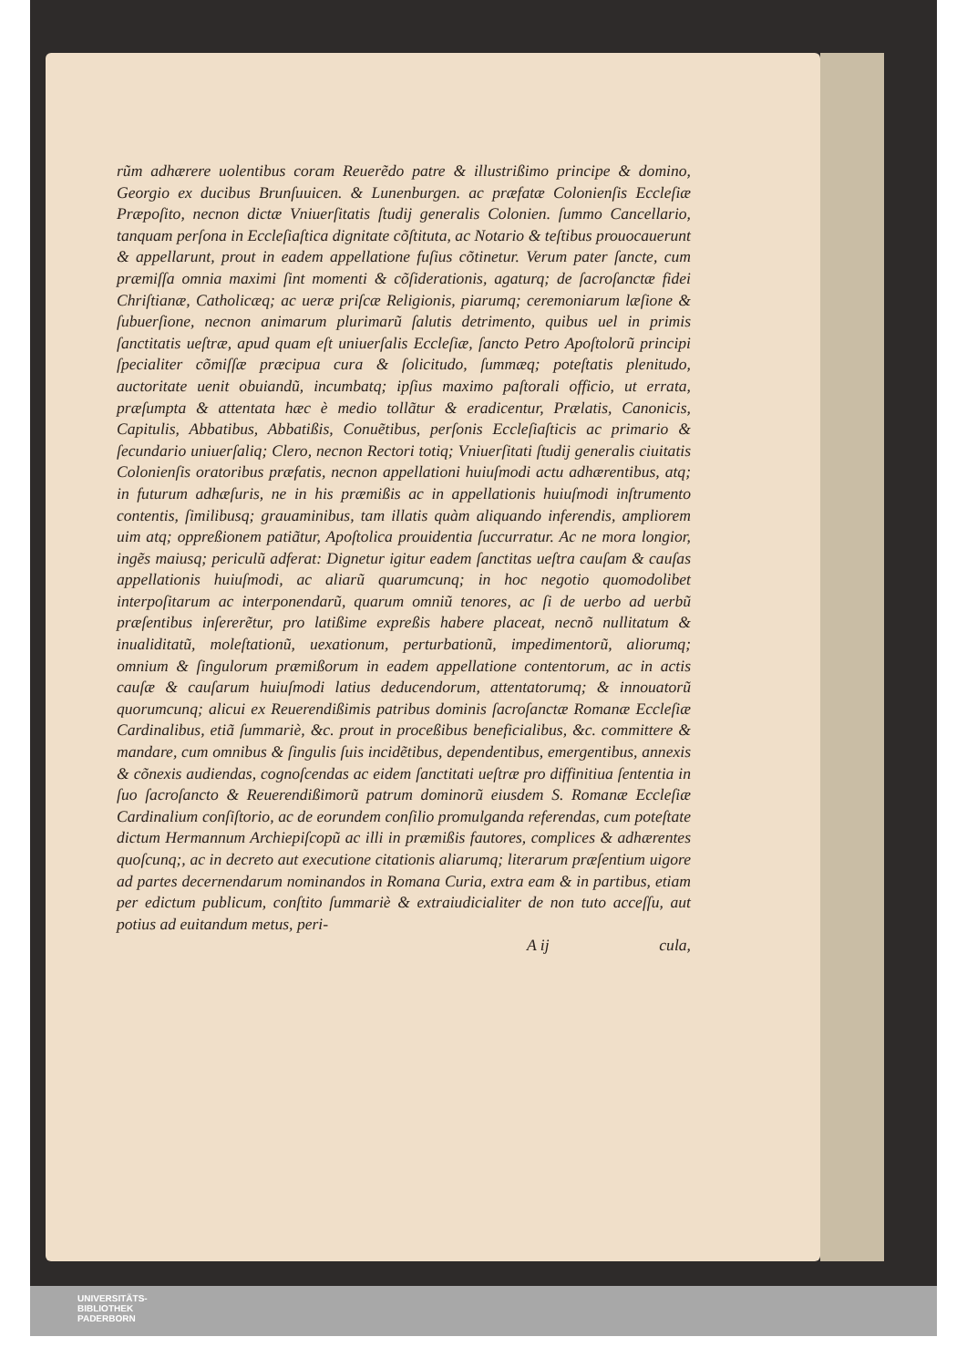rũm adhærere uolentibus coram Reuerẽdo patre & illustrißimo principe & domino, Georgio ex ducibus Brunſuuicen. & Lunenburgen. ac præfatæ Colonienſis Eccleſiæ Præpoſito, necnon dictæ Vniuerſitatis ſtudij generalis Colonien. ſummo Cancellario, tanquam perſona in Eccleſiaſtica dignitate cõſtituta, ac Notario & teſtibus prouocauerunt & appellarunt, prout in eadem appellatione fuſius cõtinetur. Verum pater ſancte, cum præmiſſa omnia maximi ſint momenti & cõſiderationis, agaturq; de ſacroſanctæ fidei Chriſtianæ, Catholicæq; ac ueræ priſcæ Religionis, piarumq; ceremoniarum læſione & ſubuerſione, necnon animarum plurimarũ ſalutis detrimento, quibus uel in primis ſanctitatis ueſtræ, apud quam eſt uniuerſalis Eccleſiæ, ſancto Petro Apoſtolorũ principi ſpecialiter cõmiſſæ præcipua cura & ſolicitudo, ſummæq; poteſtatis plenitudo, auctoritate uenit obuiandũ, incumbatq; ipſius maximo paſtorali officio, ut errata, præſumpta & attentata hæc è medio tollãtur & eradicentur, Prælatis, Canonicis, Capitulis, Abbatibus, Abbatißis, Conuẽtibus, perſonis Eccleſiaſticis ac primario & ſecundario uniuerſaliq; Clero, necnon Rectori totiq; Vniuerſitati ſtudij generalis ciuitatis Colonienſis oratoribus præfatis, necnon appellationi huiuſmodi actu adhærentibus, atq; in futurum adhæſuris, ne in his præmißis ac in appellationis huiuſmodi inſtrumento contentis, ſimilibusq; grauaminibus, tam illatis quàm aliquando inferendis, ampliorem uim atq; oppreßionem patiãtur, Apoſtolica prouidentia ſuccurratur. Ac ne mora longior, ingẽs maiusq; periculũ adferat: Dignetur igitur eadem ſanctitas ueſtra cauſam & cauſas appellationis huiuſmodi, ac aliarũ quarumcunq; in hoc negotio quomodolibet interpoſitarum ac interponendarũ, quarum omniũ tenores, ac ſi de uerbo ad uerbũ præſentibus inſererẽtur, pro latißime expreßis habere placeat, necnõ nullitatum & inualiditatũ, moleſtationũ, uexationum, perturbationũ, impedimentorũ, aliorumq; omnium & ſingulorum præmißorum in eadem appellatione contentorum, ac in actis cauſæ & cauſarum huiuſmodi latius deducendorum, attentatorumq; & innouatorũ quorumcunq; alicui ex Reuerendißimis patribus dominis ſacroſanctæ Romanæ Eccleſiæ Cardinalibus, etiã ſummariè, &c. prout in proceßibus beneficialibus, &c. committere & mandare, cum omnibus & ſingulis ſuis incidẽtibus, dependentibus, emergentibus, annexis & cõnexis audiendas, cognoſcendas ac eidem ſanctitati ueſtræ pro diffinitiua ſententia in ſuo ſacroſancto & Reuerendißimorũ patrum dominorũ eiusdem S. Romanæ Eccleſiæ Cardinalium conſiſtorio, ac de eorundem conſilio promulganda referendas, cum poteſtate dictum Hermannum Archiepiſcopũ ac illi in præmißis fautores, complices & adhærentes quoſcunq;, ac in decreto aut executione citationis aliarumq; literarum præſentium uigore ad partes decernendarum nominandos in Romana Curia, extra eam & in partibus, etiam per edictum publicum, conſtito ſummariè & extraiudicialiter de non tuto acceſſu, aut potius ad euitandum metus, peri-
A ij cula,
UNIVERSITÄTS-
BIBLIOTHEK
PADERBORN